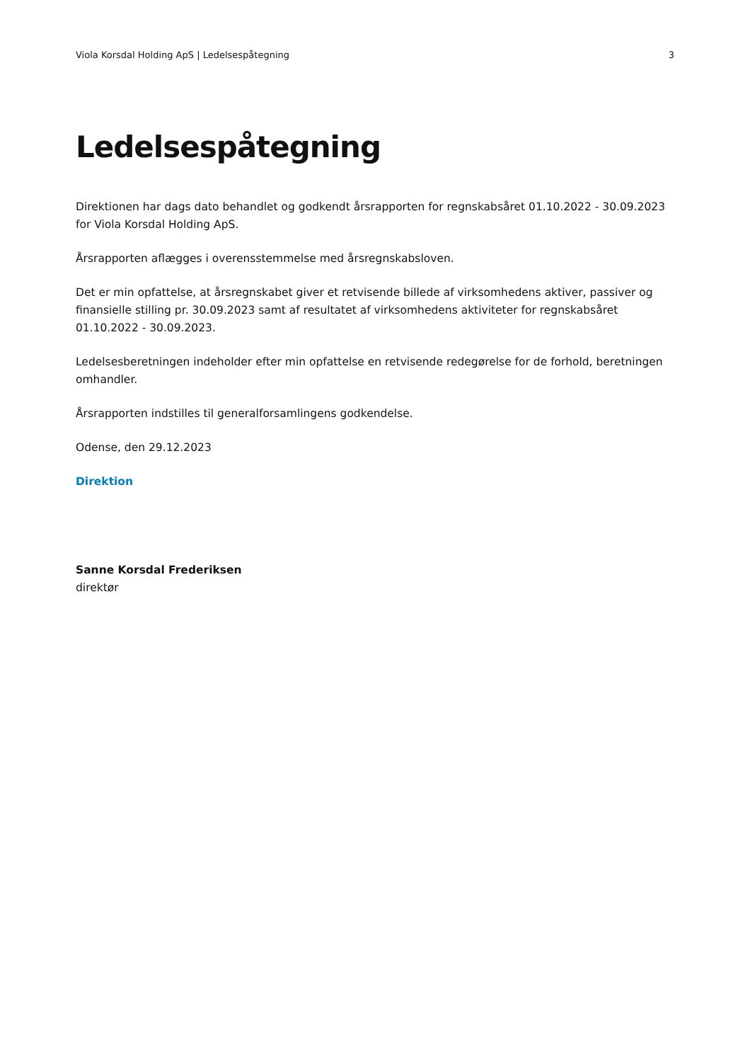Viola Korsdal Holding ApS | Ledelsespåtegning 3
Ledelsespåtegning
Direktionen har dags dato behandlet og godkendt årsrapporten for regnskabsåret 01.10.2022 - 30.09.2023 for Viola Korsdal Holding ApS.
Årsrapporten aflægges i overensstemmelse med årsregnskabsloven.
Det er min opfattelse, at årsregnskabet giver et retvisende billede af virksomhedens aktiver, passiver og finansielle stilling pr. 30.09.2023 samt af resultatet af virksomhedens aktiviteter for regnskabsåret 01.10.2022 - 30.09.2023.
Ledelsesberetningen indeholder efter min opfattelse en retvisende redegørelse for de forhold, beretningen omhandler.
Årsrapporten indstilles til generalforsamlingens godkendelse.
Odense, den 29.12.2023
Direktion
Sanne Korsdal Frederiksen
direktør